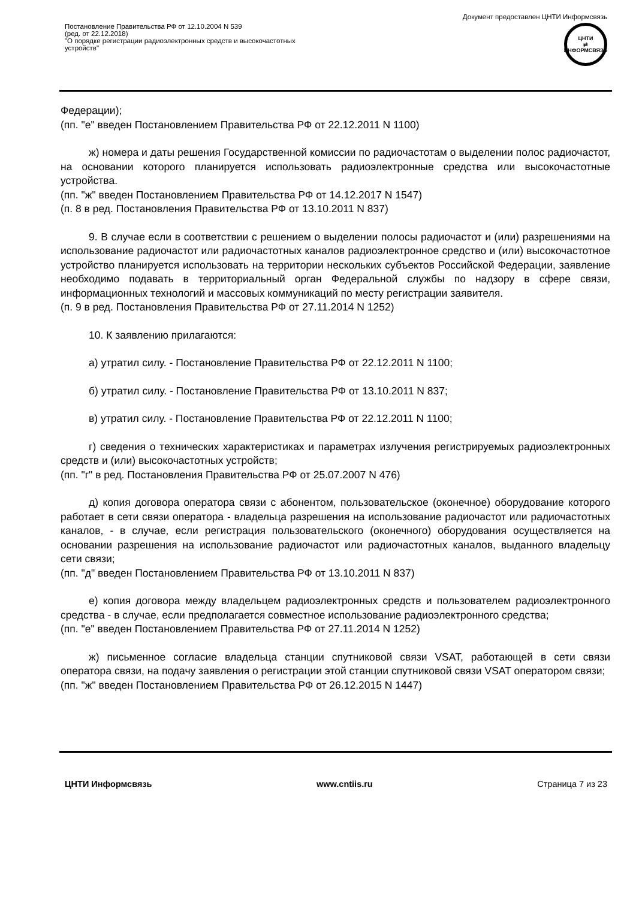Документ предоставлен ЦНТИ Информсвязь
Постановление Правительства РФ от 12.10.2004 N 539
(ред. от 22.12.2018)
"О порядке регистрации радиоэлектронных средств и высокочастотных
устройств"
ЦНТИ
⇄
ИНФОРМСВЯЗЬ
Федерации);
(пп. "е" введен Постановлением Правительства РФ от 22.12.2011 N 1100)
ж) номера и даты решения Государственной комиссии по радиочастотам о выделении полос радиочастот, на основании которого планируется использовать радиоэлектронные средства или высокочастотные устройства.
(пп. "ж" введен Постановлением Правительства РФ от 14.12.2017 N 1547)
(п. 8 в ред. Постановления Правительства РФ от 13.10.2011 N 837)
9. В случае если в соответствии с решением о выделении полосы радиочастот и (или) разрешениями на использование радиочастот или радиочастотных каналов радиоэлектронное средство и (или) высокочастотное устройство планируется использовать на территории нескольких субъектов Российской Федерации, заявление необходимо подавать в территориальный орган Федеральной службы по надзору в сфере связи, информационных технологий и массовых коммуникаций по месту регистрации заявителя.
(п. 9 в ред. Постановления Правительства РФ от 27.11.2014 N 1252)
10. К заявлению прилагаются:
а) утратил силу. - Постановление Правительства РФ от 22.12.2011 N 1100;
б) утратил силу. - Постановление Правительства РФ от 13.10.2011 N 837;
в) утратил силу. - Постановление Правительства РФ от 22.12.2011 N 1100;
г) сведения о технических характеристиках и параметрах излучения регистрируемых радиоэлектронных средств и (или) высокочастотных устройств;
(пп. "г" в ред. Постановления Правительства РФ от 25.07.2007 N 476)
д) копия договора оператора связи с абонентом, пользовательское (оконечное) оборудование которого работает в сети связи оператора - владельца разрешения на использование радиочастот или радиочастотных каналов, - в случае, если регистрация пользовательского (оконечного) оборудования осуществляется на основании разрешения на использование радиочастот или радиочастотных каналов, выданного владельцу сети связи;
(пп. "д" введен Постановлением Правительства РФ от 13.10.2011 N 837)
е) копия договора между владельцем радиоэлектронных средств и пользователем радиоэлектронного средства - в случае, если предполагается совместное использование радиоэлектронного средства;
(пп. "е" введен Постановлением Правительства РФ от 27.11.2014 N 1252)
ж) письменное согласие владельца станции спутниковой связи VSAT, работающей в сети связи оператора связи, на подачу заявления о регистрации этой станции спутниковой связи VSAT оператором связи;
(пп. "ж" введен Постановлением Правительства РФ от 26.12.2015 N 1447)
ЦНТИ Информсвязь www.cntiis.ru Страница 7 из 23